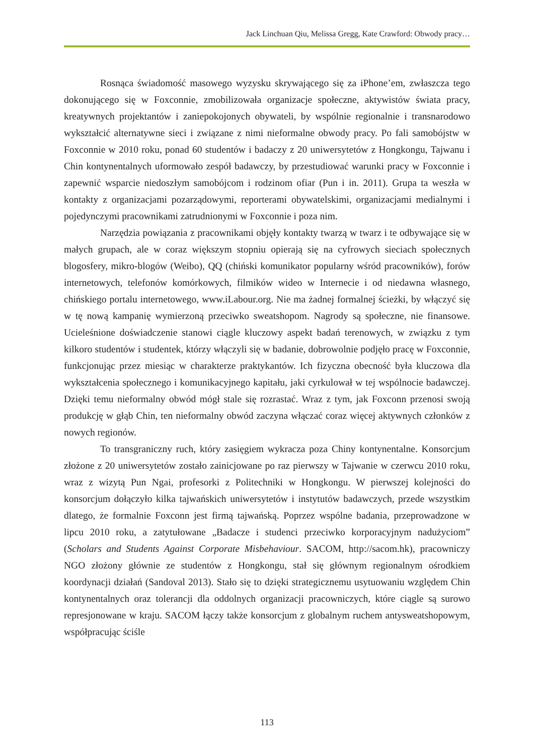Jack Linchuan Qiu, Melissa Gregg, Kate Crawford: Obwody pracy…
Rosnąca świadomość masowego wyzysku skrywającego się za iPhone’em, zwłaszcza tego dokonującego się w Foxconnie, zmobilizowała organizacje społeczne, aktywistów świata pracy, kreatywnych projektantów i zaniepokojonych obywateli, by wspólnie regionalnie i transnarodowo wykształcić alternatywne sieci i związane z nimi nieformalne obwody pracy. Po fali samobójstw w Foxconnie w 2010 roku, ponad 60 studentów i badaczy z 20 uniwersytetów z Hongkongu, Tajwanu i Chin kontynentalnych uformowało zespół badawczy, by przestudiować warunki pracy w Foxconnie i zapewnić wsparcie niedoszłym samobójcom i rodzinom ofiar (Pun i in. 2011). Grupa ta weszła w kontakty z organizacjami pozarządowymi, reporterami obywatelskimi, organizacjami medialnymi i pojedynczymi pracownikami zatrudnionymi w Foxconnie i poza nim.
Narzędzia powiązania z pracownikami objęły kontakty twarzą w twarz i te odbywające się w małych grupach, ale w coraz większym stopniu opierają się na cyfrowych sieciach społecznych blogosfery, mikro-blogów (Weibo), QQ (chiński komunikator popularny wśród pracowników), forów internetowych, telefonów komórkowych, filmików wideo w Internecie i od niedawna własnego, chińskiego portalu internetowego, www.iLabour.org. Nie ma żadnej formalnej ścieżki, by włączyć się w tę nową kampanię wymierzoną przeciwko sweatshopom. Nagrody są społeczne, nie finansowe. Ucieleśnione doświadczenie stanowi ciągle kluczowy aspekt badań terenowych, w związku z tym kilkoro studentów i studentek, którzy włączyli się w badanie, dobrowolnie podjęło pracę w Foxconnie, funkcjonując przez miesiąc w charakterze praktykantów. Ich fizyczna obecność była kluczowa dla wykształcenia społecznego i komunikacyjnego kapitału, jaki cyrkulował w tej wspólnocie badawczej. Dzięki temu nieformalny obwód mógł stale się rozrastać. Wraz z tym, jak Foxconn przenosi swoją produkcję w głąb Chin, ten nieformalny obwód zaczyna włączać coraz więcej aktywnych członków z nowych regionów.
To transgraniczny ruch, który zasięgiem wykracza poza Chiny kontynentalne. Konsorcjum złożone z 20 uniwersytetów zostało zainicjowane po raz pierwszy w Tajwanie w czerwcu 2010 roku, wraz z wizytą Pun Ngai, profesorki z Politechniki w Hongkongu. W pierwszej kolejności do konsorcjum dołączyło kilka tajwańskich uniwersytetów i instytutów badawczych, przede wszystkim dlatego, że formalnie Foxconn jest firmą tajwańską. Poprzez wspólne badania, przeprowadzone w lipcu 2010 roku, a zatytułowane „Badacze i studenci przeciwko korporacyjnym nadużyciom” (Scholars and Students Against Corporate Misbehaviour. SACOM, http://sacom.hk), pracowniczy NGO złożony głównie ze studentów z Hongkongu, stał się głównym regionalnym ośrodkiem koordynacji działań (Sandoval 2013). Stało się to dzięki strategicznemu usytuowaniu względem Chin kontynentalnych oraz tolerancji dla oddolnych organizacji pracowniczych, które ciągle są surowo represjonowane w kraju. SACOM łączy także konsorcjum z globalnym ruchem antysweatshopowym, współpracując ściśle
113